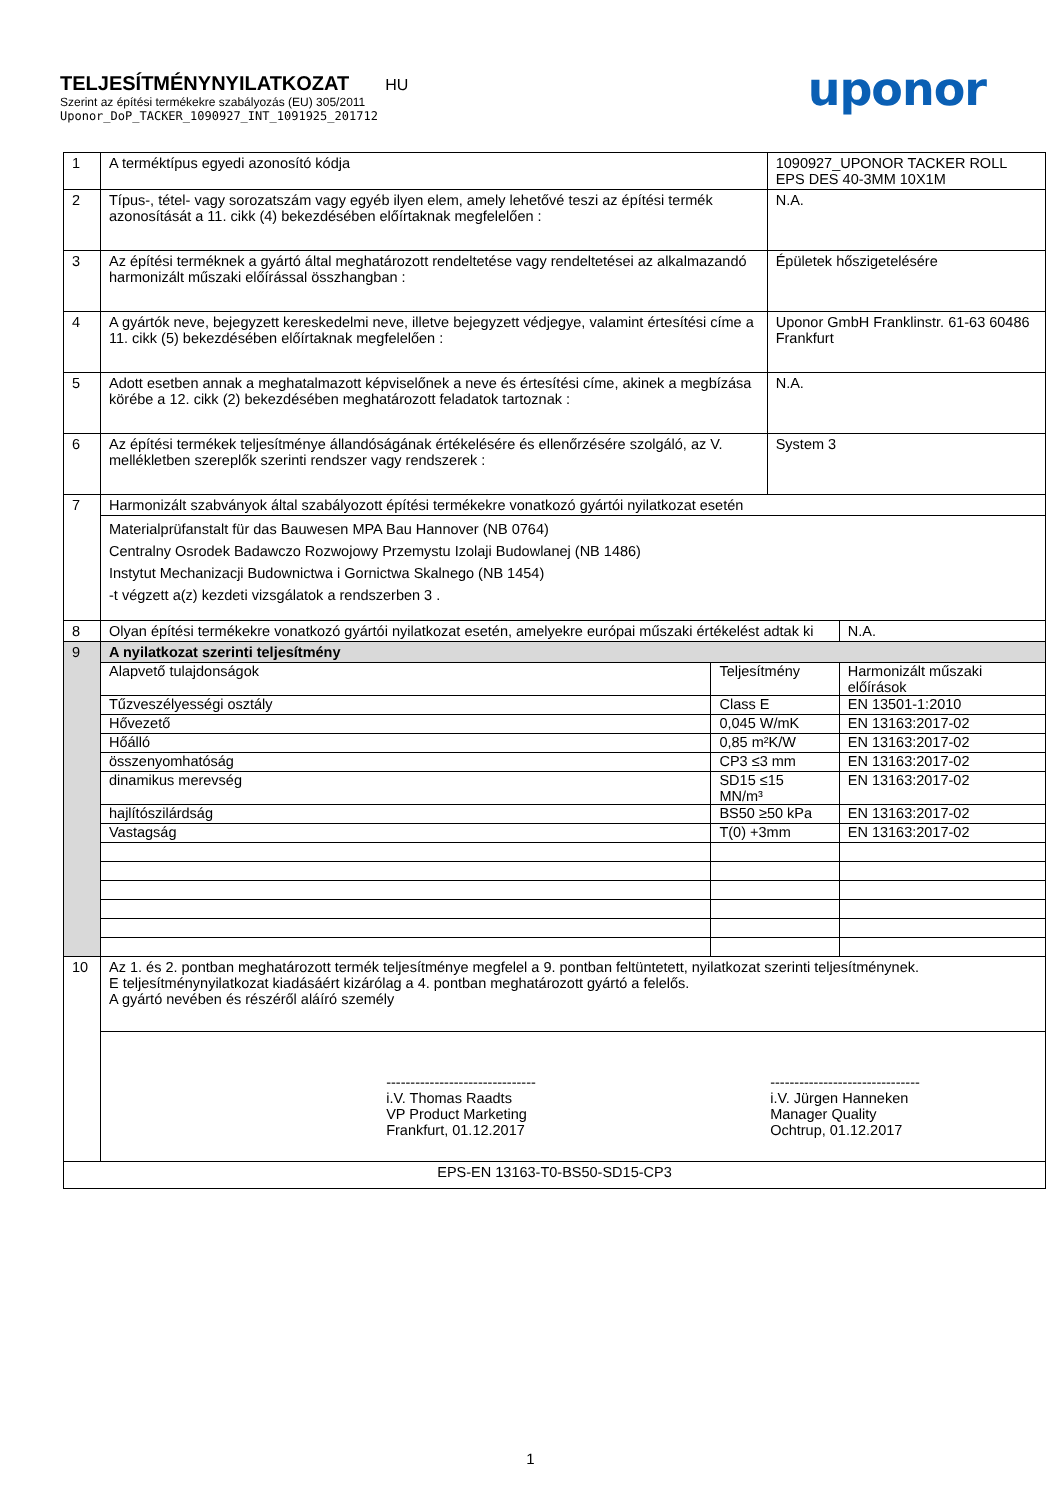TELJESÍTMÉNYNYILATKOZAT HU
Szerint az építési termékekre szabályozás (EU) 305/2011
Uponor_DoP_TACKER_1090927_INT_1091925_201712
uponor
| 1 | A terméktípus egyedi azonosító kódja | | 1090927_UPONOR TACKER ROLL EPS DES 40-3MM 10X1M | |
| 2 | Típus-, tétel- vagy sorozatszám vagy egyéb ilyen elem, amely lehetővé teszi az építési termék azonosítását a 11. cikk (4) bekezdésében előírtaknak megfelelően : | | N.A. | |
| 3 | Az építési terméknek a gyártó által meghatározott rendeltetése vagy rendeltetései az alkalmazandó harmonizált műszaki előírással összhangban : | | Épületek hőszigetelésére | |
| 4 | A gyártók neve, bejegyzett kereskedelmi neve, illetve bejegyzett védjegye, valamint értesítési címe a 11. cikk (5) bekezdésében előírtaknak megfelelően : | | Uponor GmbH Franklinstr. 61-63 60486 Frankfurt | |
| 5 | Adott esetben annak a meghatalmazott képviselőnek a neve és értesítési címe, akinek a megbízása körébe a 12. cikk (2) bekezdésében meghatározott feladatok tartoznak : | | N.A. | |
| 6 | Az építési termékek teljesítménye állandóságának értékelésére és ellenőrzésére szolgáló, az V. mellékletben szereplők szerinti rendszer vagy rendszerek : | | System 3 | |
| 7 | Harmonizált szabványok által szabályozott építési termékekre vonatkozó gyártói nyilatkozat esetén | | | |
| | Materialprüfanstalt für das Bauwesen MPA Bau Hannover (NB 0764) Centralny Osrodek Badawczo Rozwojowy Przemystu Izolaji Budowlanej (NB 1486) Instytut Mechanizacji Budownictwa i Gornictwa Skalnego (NB 1454) -t végzett a(z) kezdeti vizsgálatok a rendszerben 3 . | | | |
| 8 | Olyan építési termékekre vonatkozó gyártói nyilatkozat esetén, amelyekre európai műszaki értékelést adtak ki | | | N.A. |
| 9 | A nyilatkozat szerinti teljesítmény | | | |
| | Alapvető tulajdonságok | Teljesítmény | | Harmonizált műszaki előírások |
| | Tűzveszélyességi osztály | Class E | | EN 13501-1:2010 |
| | Hővezető | 0,045 W/mK | | EN 13163:2017-02 |
| | Hőálló | 0,85 m²K/W | | EN 13163:2017-02 |
| | összenyomhatóság | CP3 ≤3 mm | | EN 13163:2017-02 |
| | dinamikus merevség | SD15 ≤15 MN/m³ | | EN 13163:2017-02 |
| | hajlítószilárdság | BS50 ≥50 kPa | | EN 13163:2017-02 |
| | Vastagság | T(0) +3mm | | EN 13163:2017-02 |
| 10 | Az 1. és 2. pontban meghatározott termék teljesítménye megfelel a 9. pontban feltüntetett, nyilatkozat szerinti teljesítménynek. E teljesítménynyilatkozat kiadásáért kizárólag a 4. pontban meghatározott gyártó a felelős. A gyártó nevében és részéről aláíró személy | | | |
| | ------------------------------- i.V. Thomas Raadts VP Product Marketing Frankfurt, 01.12.2017 ------------------------------- i.V. Jürgen Hanneken Manager Quality Ochtrup, 01.12.2017 | | | |
| EPS-EN 13163-T0-BS50-SD15-CP3 | | | | |
1